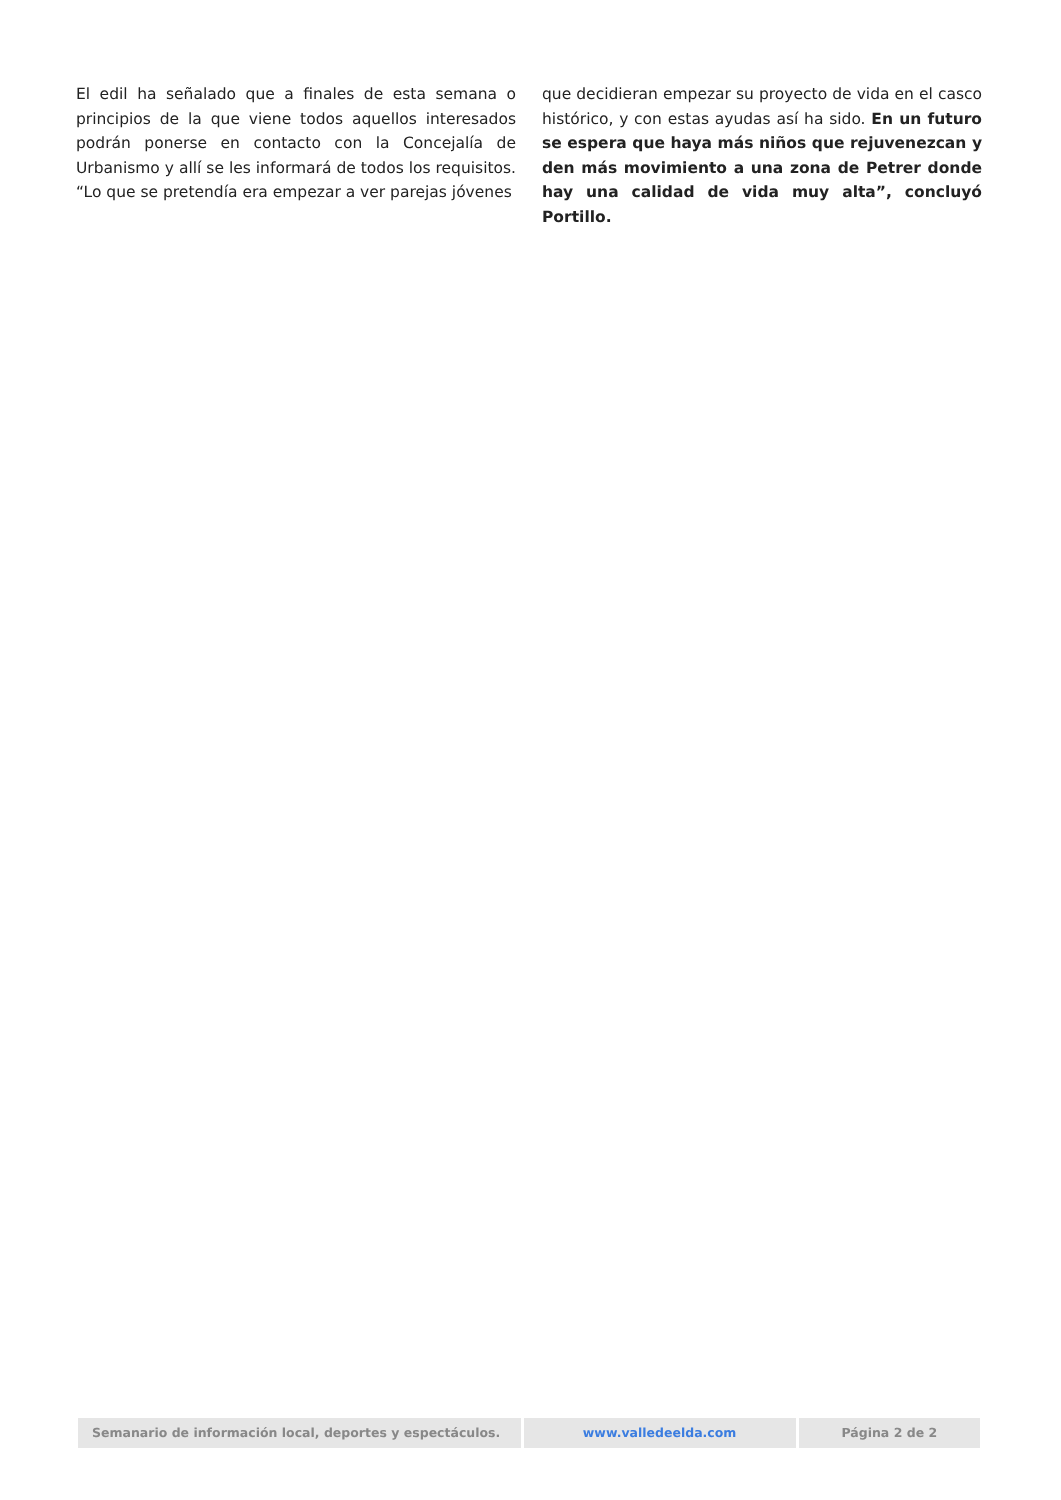El edil ha señalado que a finales de esta semana o principios de la que viene todos aquellos interesados podrán ponerse en contacto con la Concejalía de Urbanismo y allí se les informará de todos los requisitos. “Lo que se pretendía era empezar a ver parejas jóvenes
que decidieran empezar su proyecto de vida en el casco histórico, y con estas ayudas así ha sido. En un futuro se espera que haya más niños que rejuvenezcan y den más movimiento a una zona de Petrer donde hay una calidad de vida muy alta”, concluyó Portillo.
Semanario de información local, deportes y espectáculos. www.valledeelda.com Página 2 de 2